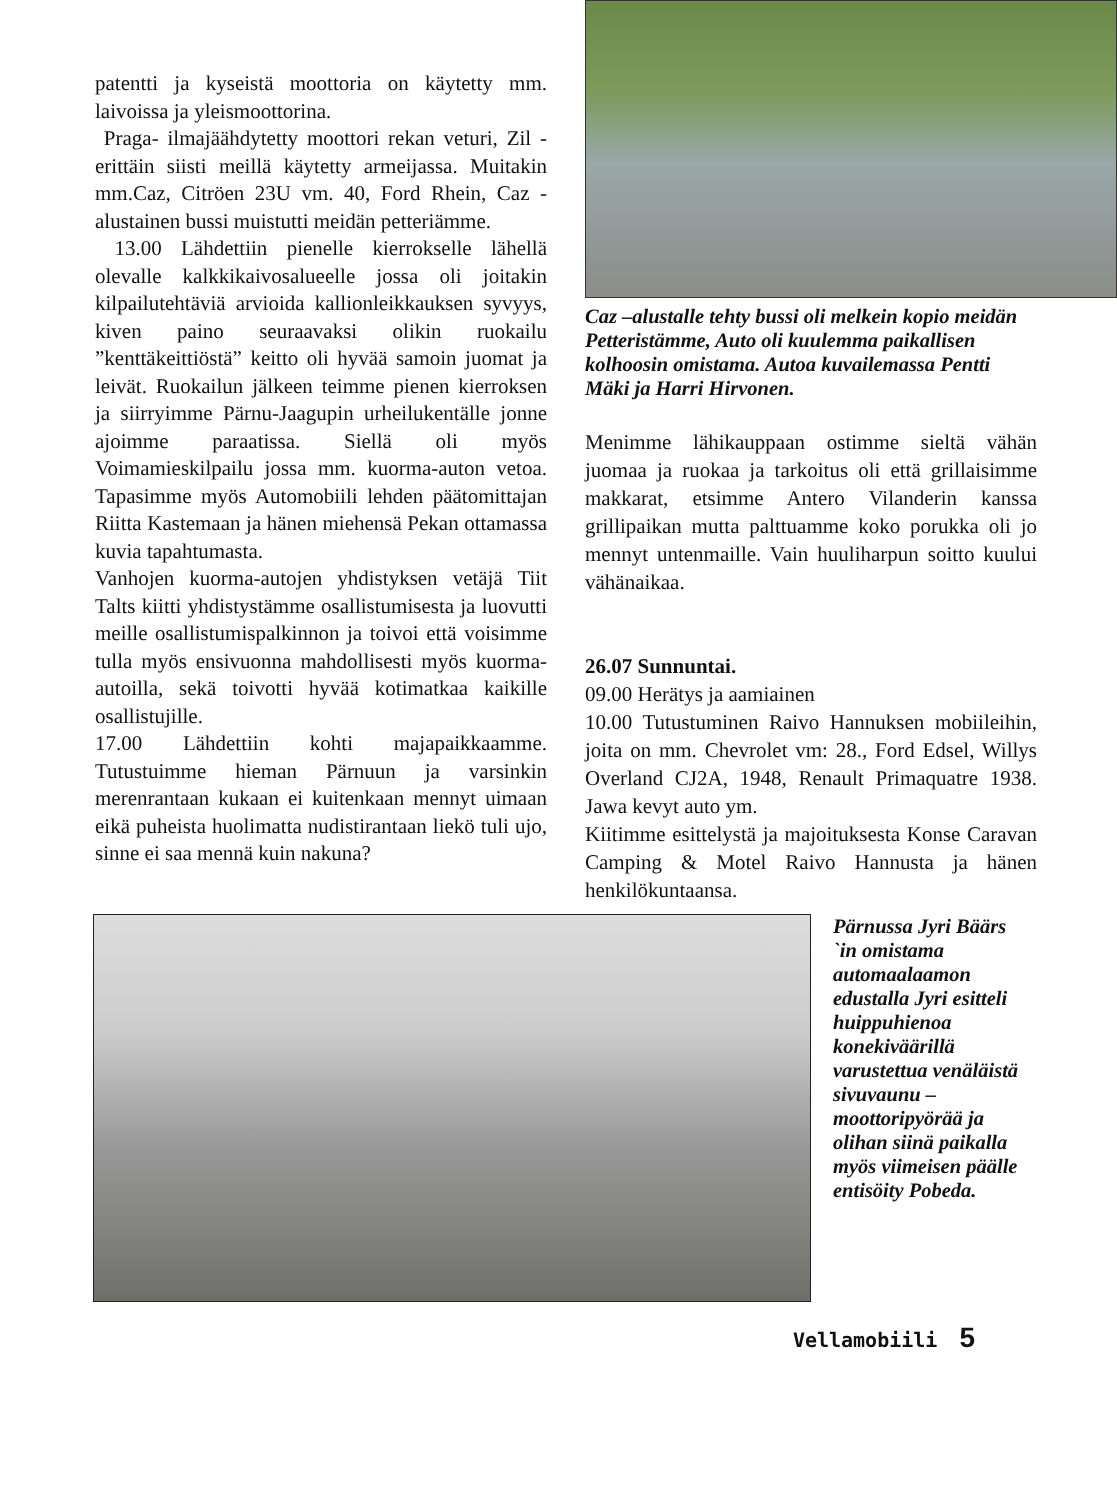patentti ja kyseistä moottoria on käytetty mm. laivoissa ja yleismoottorina.
Praga- ilmajäähdytetty moottori rekan veturi, Zil -erittäin siisti meillä käytetty armeijassa. Muitakin mm.Caz, Citröen 23U vm. 40, Ford Rhein, Caz -alustainen bussi muistutti meidän petteriämme.
13.00 Lähdettiin pienelle kierrokselle lähellä olevalle kalkkikaivosalueelle jossa oli joitakin kilpailutehtäviä arvioida kallionleikkauksen syvyys, kiven paino seuraavaksi olikin ruokailu ”kenttäkeittiöstä” keitto oli hyvää samoin juomat ja leivät. Ruokailun jälkeen teimme pienen kierroksen ja siirryimme Pärnu-Jaagupin urheilukentälle jonne ajoimme paraatissa. Siellä oli myös Voimamieskilpailu jossa mm. kuorma-auton vetoa. Tapasimme myös Automobiili lehden päätomittajan Riitta Kastemaan ja hänen miehensä Pekan ottamassa kuvia tapahtumasta.
Vanhojen kuorma-autojen yhdistyksen vetäjä Tiit Talts kiitti yhdistystämme osallistumisesta ja luovutti meille osallistumispalkinnon ja toivoi että voisimme tulla myös ensivuonna mahdollisesti myös kuorma-autoilla, sekä toivotti hyvää kotimatkaa kaikille osallistujille.
17.00 Lähdettiin kohti majapaikkaamme. Tutustuimme hieman Pärnuun ja varsinkin merenrantaan kukaan ei kuitenkaan mennyt uimaan eikä puheista huolimatta nudistirantaan liekö tuli ujo, sinne ei saa mennä kuin nakuna?
Caz –alustalle tehty bussi oli melkein kopio meidän Petteristämme, Auto oli kuulemma paikallisen kolhoosin omistama. Autoa kuvailemassa Pentti Mäki ja Harri Hirvonen.
Menimme lähikauppaan ostimme sieltä vähän juomaa ja ruokaa ja tarkoitus oli että grillaisimme makkarat, etsimme Antero Vilanderin kanssa grillipaikan mutta palttuamme koko porukka oli jo mennyt untenmaille. Vain huuliharpun soitto kuului vähänaikaa.
26.07 Sunnuntai.
09.00 Herätys ja aamiainen
10.00 Tutustuminen Raivo Hannuksen mobiileihin, joita on mm. Chevrolet vm: 28., Ford Edsel, Willys Overland CJ2A, 1948, Renault Primaquatre 1938. Jawa kevyt auto ym.
Kiitimme esittelystä ja majoituksesta Konse Caravan Camping & Motel Raivo Hannusta ja hänen henkilökuntaansa.
Pärnussa Jyri Bäärs `in omistama automaalaamon edustalla Jyri esitteli huippuhienoa konekiväärillä varustettua venäläistä sivuvaunu –moottoripyörää ja olihan siinä paikalla myös viimeisen päälle entisöity Pobeda.
Vellamobiili 5